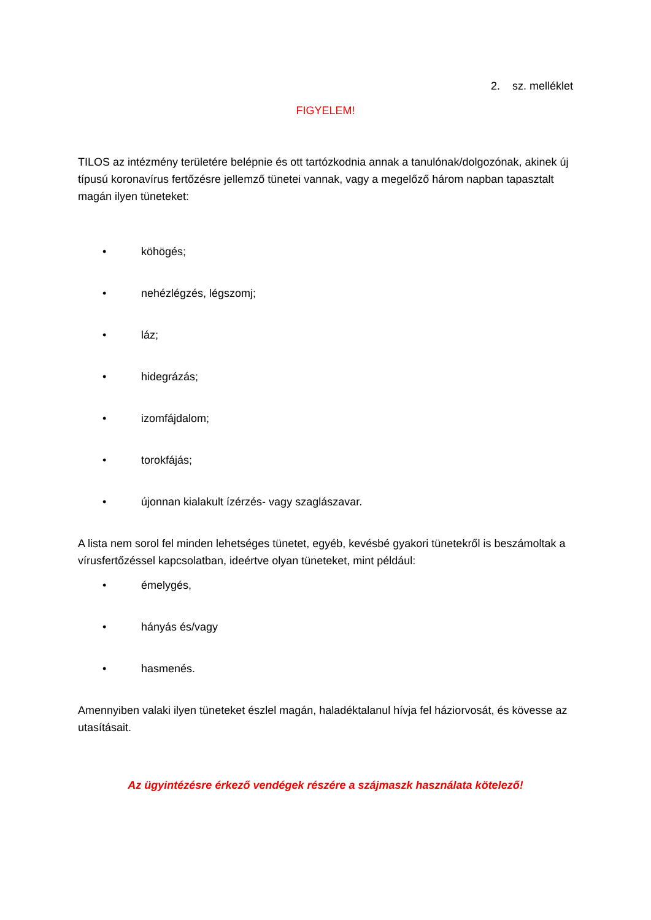2. sz. melléklet
FIGYELEM!
TILOS az intézmény területére belépnie és ott tartózkodnia annak a tanulónak/dolgozónak, akinek új típusú koronavírus fertőzésre jellemző tünetei vannak, vagy a megelőző három napban tapasztalt magán ilyen tüneteket:
• köhögés;
• nehézlégzés, légszomj;
• láz;
• hidegrázás;
• izomfájdalom;
• torokfájás;
• újonnan kialakult ízérzés- vagy szaglászavar.
A lista nem sorol fel minden lehetséges tünetet, egyéb, kevésbé gyakori tünetekről is beszámoltak a vírusfertőzéssel kapcsolatban, ideértve olyan tüneteket, mint például:
• émelygés,
• hányás és/vagy
• hasmenés.
Amennyiben valaki ilyen tüneteket észlel magán, haladéktalanul hívja fel háziorvosát, és kövesse az utasításait.
Az ügyintézésre érkező vendégek részére a szájmaszk használata kötelező!